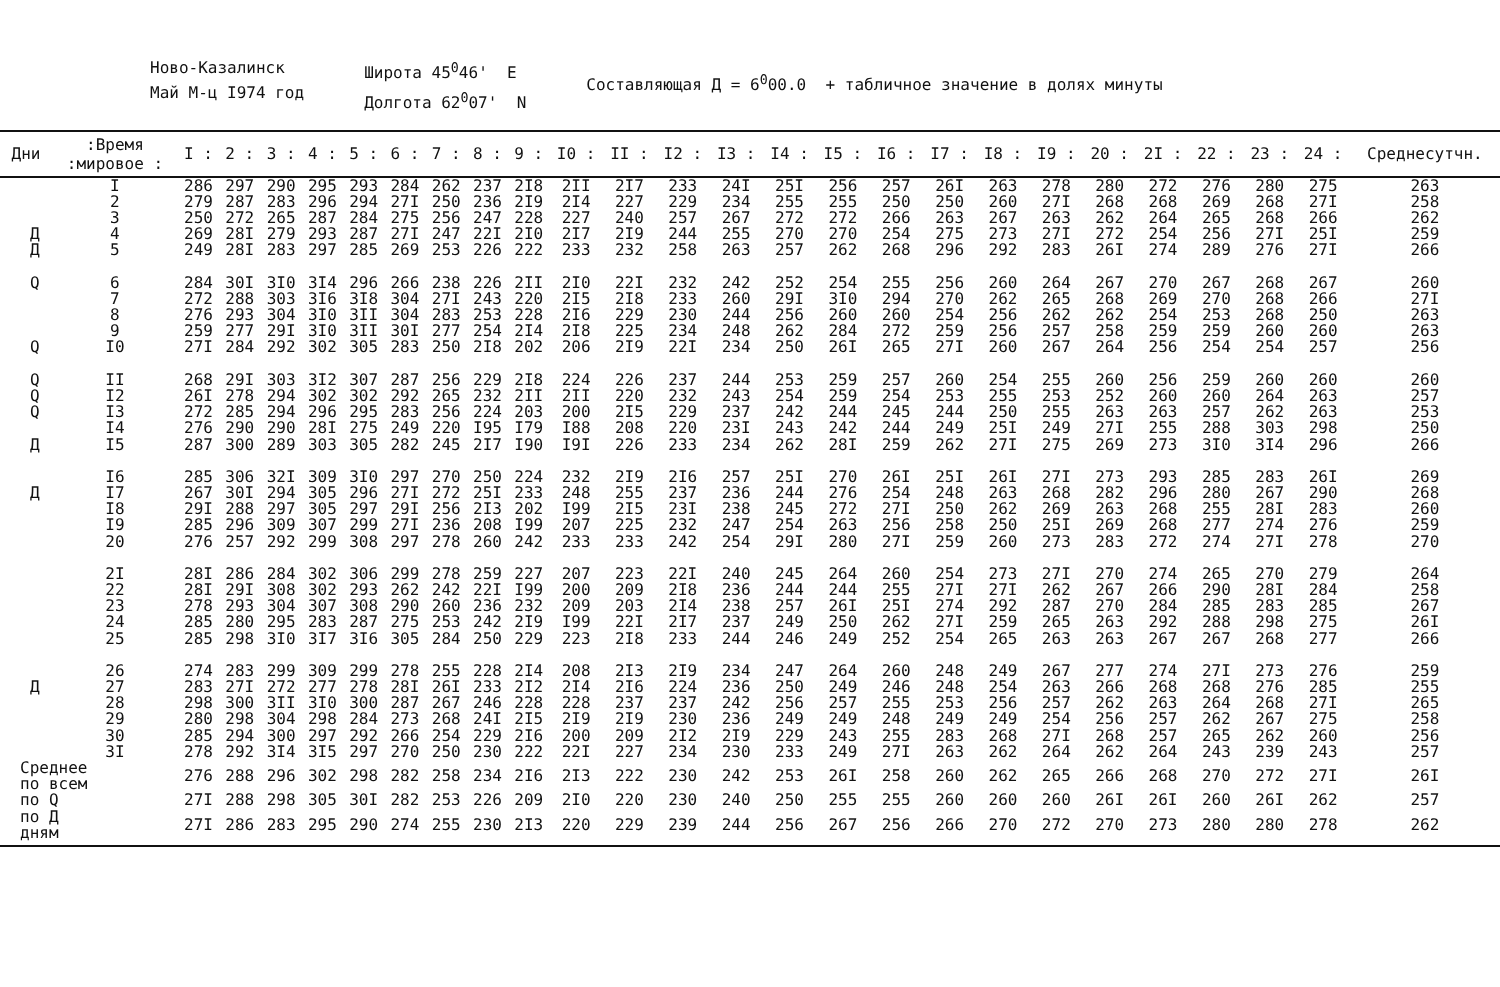Ново-Казалинск
Май М-ц I974 год
Широта 45<sup>0</sup>46' E
Долгота 62<sup>0</sup>07' N
Составляющая Д = 6<sup>0</sup>00.0 + табличное значение в долях минуты
| Дни | :Время :мировое : | I : | 2 : | 3 : | 4 : | 5 : | 6 : | 7 : | 8 : | 9 : | I0 : | II : | I2 : | I3 : | I4 : | I5 : | I6 : | I7 : | I8 : | I9 : | 20 : | 2I : | 22 : | 23 : | 24 : | Среднесутчн. |
| --- | --- | --- | --- | --- | --- | --- | --- | --- | --- | --- | --- | --- | --- | --- | --- | --- | --- | --- | --- | --- | --- | --- | --- | --- | --- | --- |
| | I | 286 | 297 | 290 | 295 | 293 | 284 | 262 | 237 | 2I8 | 2II | 2I7 | 233 | 24I | 25I | 256 | 257 | 26I | 263 | 278 | 280 | 272 | 276 | 280 | 275 | 263 |
| | 2 | 279 | 287 | 283 | 296 | 294 | 27I | 250 | 236 | 2I9 | 2I4 | 227 | 229 | 234 | 255 | 255 | 250 | 250 | 260 | 27I | 268 | 268 | 269 | 268 | 27I | 258 |
| | 3 | 250 | 272 | 265 | 287 | 284 | 275 | 256 | 247 | 228 | 227 | 240 | 257 | 267 | 272 | 272 | 266 | 263 | 267 | 263 | 262 | 264 | 265 | 268 | 266 | 262 |
| Д | 4 | 269 | 28I | 279 | 293 | 287 | 27I | 247 | 22I | 2I0 | 2I7 | 2I9 | 244 | 255 | 270 | 270 | 254 | 275 | 273 | 27I | 272 | 254 | 256 | 27I | 25I | 259 |
| Д | 5 | 249 | 28I | 283 | 297 | 285 | 269 | 253 | 226 | 222 | 233 | 232 | 258 | 263 | 257 | 262 | 268 | 296 | 292 | 283 | 26I | 274 | 289 | 276 | 27I | 266 |
| Q | 6 | 284 | 30I | 3I0 | 3I4 | 296 | 266 | 238 | 226 | 2II | 2I0 | 22I | 232 | 242 | 252 | 254 | 255 | 256 | 260 | 264 | 267 | 270 | 267 | 268 | 267 | 260 |
| | 7 | 272 | 288 | 303 | 3I6 | 3I8 | 304 | 27I | 243 | 220 | 2I5 | 2I8 | 233 | 260 | 29I | 3I0 | 294 | 270 | 262 | 265 | 268 | 269 | 270 | 268 | 266 | 27I |
| | 8 | 276 | 293 | 304 | 3I0 | 3II | 304 | 283 | 253 | 228 | 2I6 | 229 | 230 | 244 | 256 | 260 | 260 | 254 | 256 | 262 | 262 | 254 | 253 | 268 | 250 | 263 |
| | 9 | 259 | 277 | 29I | 3I0 | 3II | 30I | 277 | 254 | 2I4 | 2I8 | 225 | 234 | 248 | 262 | 284 | 272 | 259 | 256 | 257 | 258 | 259 | 259 | 260 | 260 | 263 |
| Q | I0 | 27I | 284 | 292 | 302 | 305 | 283 | 250 | 2I8 | 202 | 206 | 2I9 | 22I | 234 | 250 | 26I | 265 | 27I | 260 | 267 | 264 | 256 | 254 | 254 | 257 | 256 |
| Q | II | 268 | 29I | 303 | 3I2 | 307 | 287 | 256 | 229 | 2I8 | 224 | 226 | 237 | 244 | 253 | 259 | 257 | 260 | 254 | 255 | 260 | 256 | 259 | 260 | 260 | 260 |
| Q | I2 | 26I | 278 | 294 | 302 | 302 | 292 | 265 | 232 | 2II | 2II | 220 | 232 | 243 | 254 | 259 | 254 | 253 | 255 | 253 | 252 | 260 | 260 | 264 | 263 | 257 |
| Q | I3 | 272 | 285 | 294 | 296 | 295 | 283 | 256 | 224 | 203 | 200 | 2I5 | 229 | 237 | 242 | 244 | 245 | 244 | 250 | 255 | 263 | 263 | 257 | 262 | 263 | 253 |
| | I4 | 276 | 290 | 290 | 28I | 275 | 249 | 220 | I95 | I79 | I88 | 208 | 220 | 23I | 243 | 242 | 244 | 249 | 25I | 249 | 27I | 255 | 288 | 303 | 298 | 250 |
| Д | I5 | 287 | 300 | 289 | 303 | 305 | 282 | 245 | 2I7 | I90 | I9I | 226 | 233 | 234 | 262 | 28I | 259 | 262 | 27I | 275 | 269 | 273 | 3I0 | 3I4 | 296 | 266 |
| | I6 | 285 | 306 | 32I | 309 | 3I0 | 297 | 270 | 250 | 224 | 232 | 2I9 | 2I6 | 257 | 25I | 270 | 26I | 25I | 26I | 27I | 273 | 293 | 285 | 283 | 26I | 269 |
| Д | I7 | 267 | 30I | 294 | 305 | 296 | 27I | 272 | 25I | 233 | 248 | 255 | 237 | 236 | 244 | 276 | 254 | 248 | 263 | 268 | 282 | 296 | 280 | 267 | 290 | 268 |
| | I8 | 29I | 288 | 297 | 305 | 297 | 29I | 256 | 2I3 | 202 | I99 | 2I5 | 23I | 238 | 245 | 272 | 27I | 250 | 262 | 269 | 263 | 268 | 255 | 28I | 283 | 260 |
| | I9 | 285 | 296 | 309 | 307 | 299 | 27I | 236 | 208 | I99 | 207 | 225 | 232 | 247 | 254 | 263 | 256 | 258 | 250 | 25I | 269 | 268 | 277 | 274 | 276 | 259 |
| | 20 | 276 | 257 | 292 | 299 | 308 | 297 | 278 | 260 | 242 | 233 | 233 | 242 | 254 | 29I | 280 | 27I | 259 | 260 | 273 | 283 | 272 | 274 | 27I | 278 | 270 |
| | 2I | 28I | 286 | 284 | 302 | 306 | 299 | 278 | 259 | 227 | 207 | 223 | 22I | 240 | 245 | 264 | 260 | 254 | 273 | 27I | 270 | 274 | 265 | 270 | 279 | 264 |
| | 22 | 28I | 29I | 308 | 302 | 293 | 262 | 242 | 22I | I99 | 200 | 209 | 2I8 | 236 | 244 | 244 | 255 | 27I | 27I | 262 | 267 | 266 | 290 | 28I | 284 | 258 |
| | 23 | 278 | 293 | 304 | 307 | 308 | 290 | 260 | 236 | 232 | 209 | 203 | 2I4 | 238 | 257 | 26I | 25I | 274 | 292 | 287 | 270 | 284 | 285 | 283 | 285 | 267 |
| | 24 | 285 | 280 | 295 | 283 | 287 | 275 | 253 | 242 | 2I9 | I99 | 22I | 2I7 | 237 | 249 | 250 | 262 | 27I | 259 | 265 | 263 | 292 | 288 | 298 | 275 | 26I |
| | 25 | 285 | 298 | 3I0 | 3I7 | 3I6 | 305 | 284 | 250 | 229 | 223 | 2I8 | 233 | 244 | 246 | 249 | 252 | 254 | 265 | 263 | 263 | 267 | 267 | 268 | 277 | 266 |
| | 26 | 274 | 283 | 299 | 309 | 299 | 278 | 255 | 228 | 2I4 | 208 | 2I3 | 2I9 | 234 | 247 | 264 | 260 | 248 | 249 | 267 | 277 | 274 | 27I | 273 | 276 | 259 |
| Д | 27 | 283 | 27I | 272 | 277 | 278 | 28I | 26I | 233 | 2I2 | 2I4 | 2I6 | 224 | 236 | 250 | 249 | 246 | 248 | 254 | 263 | 266 | 268 | 268 | 276 | 285 | 255 |
| | 28 | 298 | 300 | 3II | 3I0 | 300 | 287 | 267 | 246 | 228 | 228 | 237 | 237 | 242 | 256 | 257 | 255 | 253 | 256 | 257 | 262 | 263 | 264 | 268 | 27I | 265 |
| | 29 | 280 | 298 | 304 | 298 | 284 | 273 | 268 | 24I | 2I5 | 2I9 | 2I9 | 230 | 236 | 249 | 249 | 248 | 249 | 249 | 254 | 256 | 257 | 262 | 267 | 275 | 258 |
| | 30 | 285 | 294 | 300 | 297 | 292 | 266 | 254 | 229 | 2I6 | 200 | 209 | 2I2 | 2I9 | 229 | 243 | 255 | 283 | 268 | 27I | 268 | 257 | 265 | 262 | 260 | 256 |
| | 3I | 278 | 292 | 3I4 | 3I5 | 297 | 270 | 250 | 230 | 222 | 22I | 227 | 234 | 230 | 233 | 249 | 27I | 263 | 262 | 264 | 262 | 264 | 243 | 239 | 243 | 257 |
| Среднее по всем | | 276 | 288 | 296 | 302 | 298 | 282 | 258 | 234 | 2I6 | 2I3 | 222 | 230 | 242 | 253 | 26I | 258 | 260 | 262 | 265 | 266 | 268 | 270 | 272 | 27I | 26I |
| по Q | | 27I | 288 | 298 | 305 | 30I | 282 | 253 | 226 | 209 | 2I0 | 220 | 230 | 240 | 250 | 255 | 255 | 260 | 260 | 260 | 26I | 26I | 260 | 26I | 262 | 257 |
| по Д дням | | 27I | 286 | 283 | 295 | 290 | 274 | 255 | 230 | 2I3 | 220 | 229 | 239 | 244 | 256 | 267 | 256 | 266 | 270 | 272 | 270 | 273 | 280 | 280 | 278 | 262 |